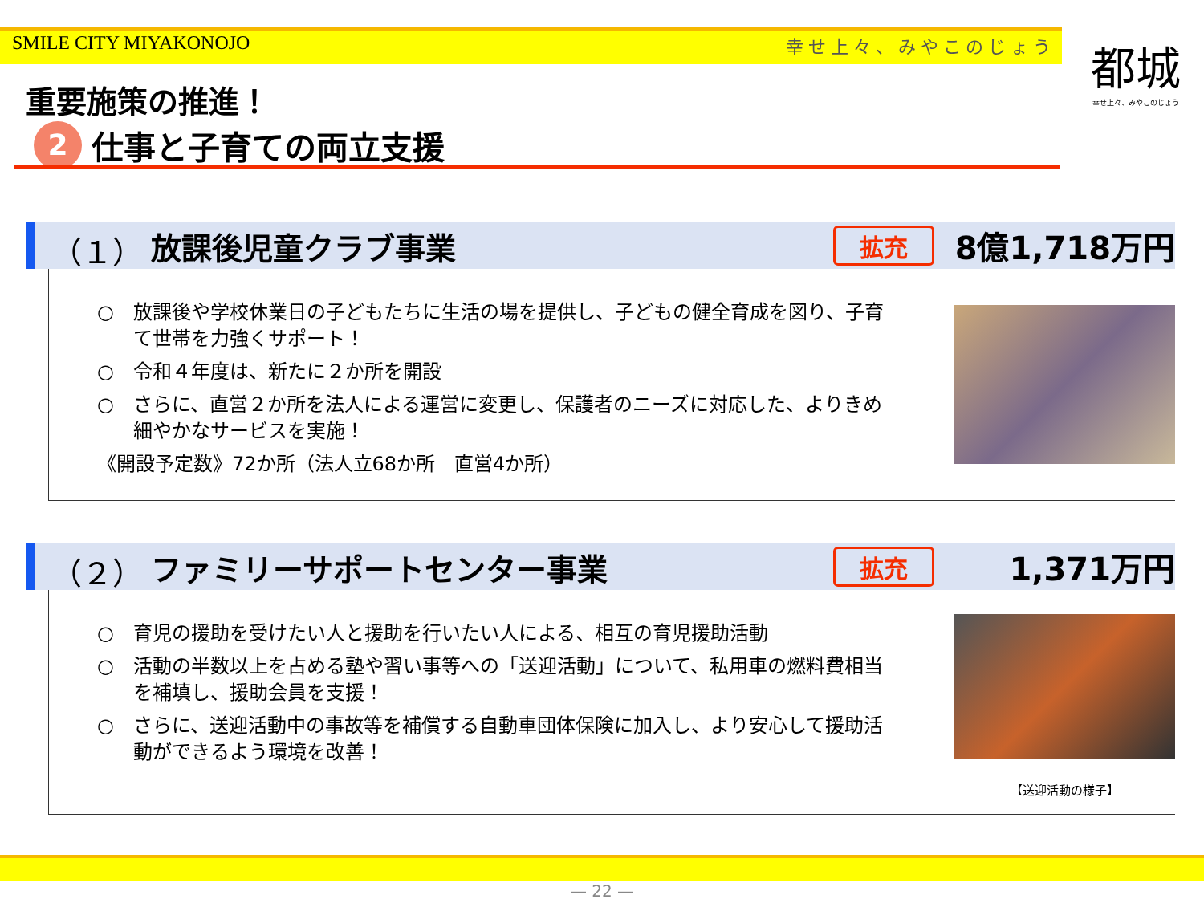SMILE CITY MIYAKONOJO 幸せ上々、みやこのじょう
都城
幸せ上々、みやこのじょう
重要施策の推進！
2 仕事と子育ての両立支援
（１） 放課後児童クラブ事業 拡充 8億1,718万円
○　放課後や学校休業日の子どもたちに生活の場を提供し、子どもの健全育成を図り、子育て世帯を力強くサポート！
○　令和４年度は、新たに２か所を開設
○　さらに、直営２か所を法人による運営に変更し、保護者のニーズに対応した、よりきめ細やかなサービスを実施！
《開設予定数》72か所（法人立68か所　直営4か所）
（２） ファミリーサポートセンター事業 拡充 1,371万円
○　育児の援助を受けたい人と援助を行いたい人による、相互の育児援助活動
○　活動の半数以上を占める塾や習い事等への「送迎活動」について、私用車の燃料費相当を補填し、援助会員を支援！
○　さらに、送迎活動中の事故等を補償する自動車団体保険に加入し、より安心して援助活動ができるよう環境を改善！
【送迎活動の様子】
— 22 —